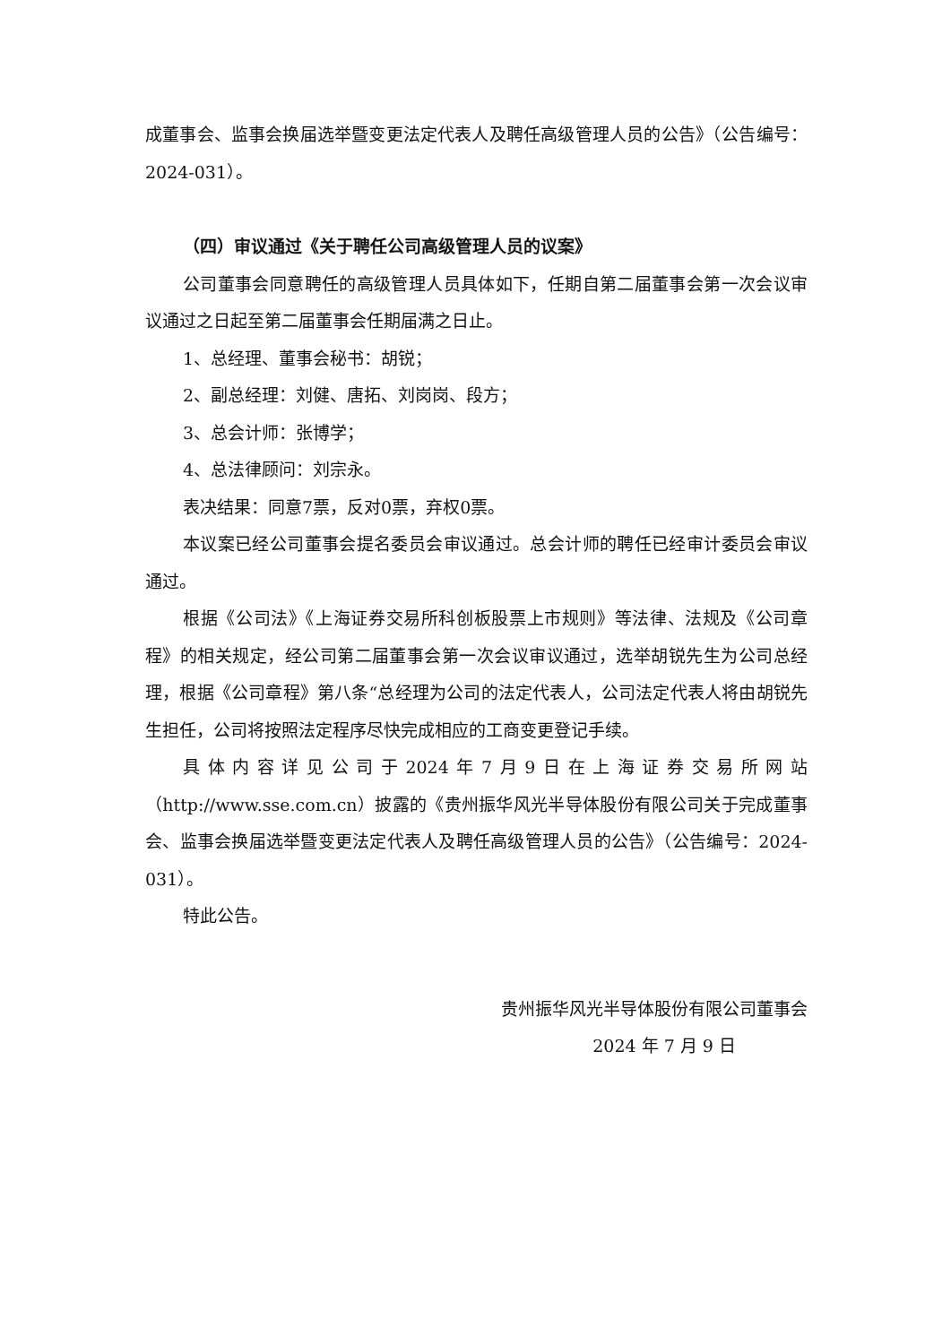成董事会、监事会换届选举暨变更法定代表人及聘任高级管理人员的公告》（公告编号：2024-031）。
（四）审议通过《关于聘任公司高级管理人员的议案》
公司董事会同意聘任的高级管理人员具体如下，任期自第二届董事会第一次会议审议通过之日起至第二届董事会任期届满之日止。
1、总经理、董事会秘书：胡锐；
2、副总经理：刘健、唐拓、刘岗岗、段方；
3、总会计师：张博学；
4、总法律顾问：刘宗永。
表决结果：同意7票，反对0票，弃权0票。
本议案已经公司董事会提名委员会审议通过。总会计师的聘任已经审计委员会审议通过。
根据《公司法》《上海证券交易所科创板股票上市规则》等法律、法规及《公司章程》的相关规定，经公司第二届董事会第一次会议审议通过，选举胡锐先生为公司总经理，根据《公司章程》第八条“总经理为公司的法定代表人，公司法定代表人将由胡锐先生担任，公司将按照法定程序尽快完成相应的工商变更登记手续。
具体内容详见公司于2024年7月9日在上海证券交易所网站（http://www.sse.com.cn）披露的《贵州振华风光半导体股份有限公司关于完成董事会、监事会换届选举暨变更法定代表人及聘任高级管理人员的公告》（公告编号：2024-031）。
特此公告。
贵州振华风光半导体股份有限公司董事会
2024 年 7 月 9 日